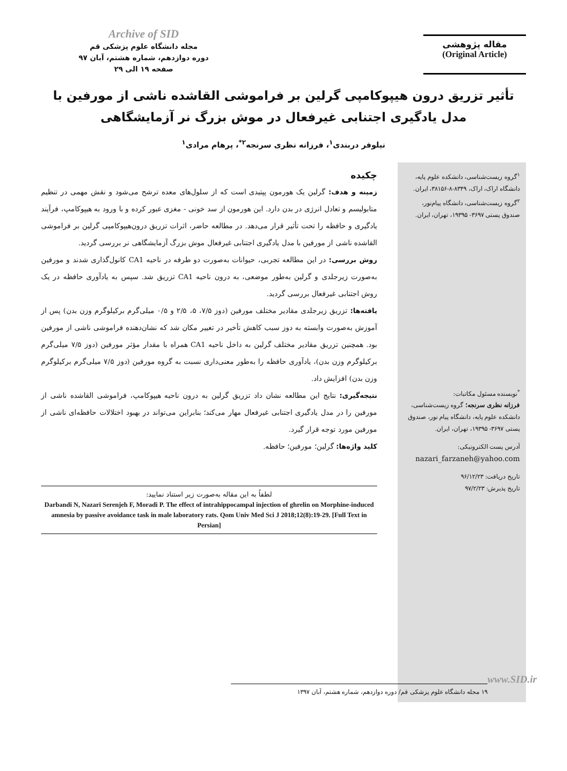Archive of SID
مجله دانشگاه علوم پزشکی قم
دوره دوازدهم، شماره هشتم، آبان ۹۷
صفحه ۱۹ الی ۲۹
مقاله پژوهشی
(Original Article)
تأثیر تزریق درون هیپوکامپی گرلین بر فراموشی القاشده ناشی از مورفین با مدل یادگیری اجتنابی غیرفعال در موش بزرگ نر آزمایشگاهی
نیلوفر دربندی<sup>۱</sup>، فرزانه نظری سرنجه<sup>۲*</sup>، پرهام مرادی<sup>۱</sup>
<sup>۱</sup> گروه زیست‌شناسی، دانشکده علوم پایه، دانشگاه اراک، اراک، ۸۳۴۹-۸-۳۸۱۵۶، ایران.
<sup>۲</sup> گروه زیست‌شناسی، دانشگاه پیام‌نور، صندوق پستی ۳۶۹۷- ۱۹۳۹۵، تهران، ایران.
<sup>*</sup> نویسنده مسئول مکاتبات:
فرزانه نظری سرنجه؛ گروه زیست‌شناسی، دانشکده علوم پایه، دانشگاه پیام نور، صندوق پستی ۳۶۹۷- ۱۹۳۹۵، تهران، ایران.
آدرس پست الکترونیکی:
nazari_farzaneh@yahoo.com
تاریخ دریافت: ۹۶/۱۲/۲۳
تاریخ پذیرش: ۹۷/۲/۲۳
چکیده
زمینه و هدف: گرلین یک هورمون پپتیدی است که از سلول‌های معده ترشح می‌شود و نقش مهمی در تنظیم متابولیسم و تعادل انرژی در بدن دارد. این هورمون از سد خونی - مغزی عبور کرده و با ورود به هیپوکامپ، فرآیند یادگیری و حافظه را تحت تأثیر قرار می‌دهد. در مطالعه حاضر، اثرات تزریق درون‌هیپوکامپی گرلین بر فراموشی القاشده ناشی از مورفین با مدل یادگیری اجتنابی غیرفعال موش بزرگ آزمایشگاهی نر بررسی گردید.
روش بررسی: در این مطالعه تجربی، حیوانات به‌صورت دو طرفه در ناحیه CA1 کانول‌گذاری شدند و مورفین به‌صورت زیرجلدی و گرلین به‌طور موضعی، به درون ناحیه CA1 تزریق شد. سپس به یادآوری حافظه در یک روش اجتنابی غیرفعال بررسی گردید.
یافته‌ها: تزریق زیرجلدی مقادیر مختلف مورفین (دوز ۷/۵، ۵، ۲/۵ و ۰/۵ میلی‌گرم برکیلوگرم وزن بدن) پس از آموزش به‌صورت وابسته به دوز سبب کاهش تأخیر در تغییر مکان شد که نشان‌دهنده فراموشی ناشی از مورفین بود. همچنین تزریق مقادیر مختلف گرلین به داخل ناحیه CA1 همراه با مقدار مؤثر مورفین (دوز ۷/۵ میلی‌گرم برکیلوگرم وزن بدن)، یادآوری حافظه را به‌طور معنی‌داری نسبت به گروه مورفین (دوز ۷/۵ میلی‌گرم برکیلوگرم وزن بدن) افزایش داد.
نتیجه‌گیری: نتایج این مطالعه نشان داد تزریق گرلین به درون ناحیه هیپوکامپ، فراموشی القاشده ناشی از مورفین را در مدل یادگیری اجتنابی غیرفعال مهار می‌کند؛ بنابراین می‌تواند در بهبود اختلالات حافظه‌ای ناشی از مورفین مورد توجه قرار گیرد.
کلید واژه‌ها: گرلین؛ مورفین؛ حافظه.
لطفاً به این مقاله به‌صورت زیر استناد نمایید:
Darbandi N, Nazari Serenjeh F, Moradi P. The effect of intrahippocampal injection of ghrelin on Morphine-induced amnesia by passive avoidance task in male laboratory rats. Qom Univ Med Sci J 2018;12(8):19-29. [Full Text in Persian]
www.SID.ir
۱۹ مجله دانشگاه علوم پزشکی قم/ دوره دوازدهم، شماره هشتم، آبان ۱۳۹۷